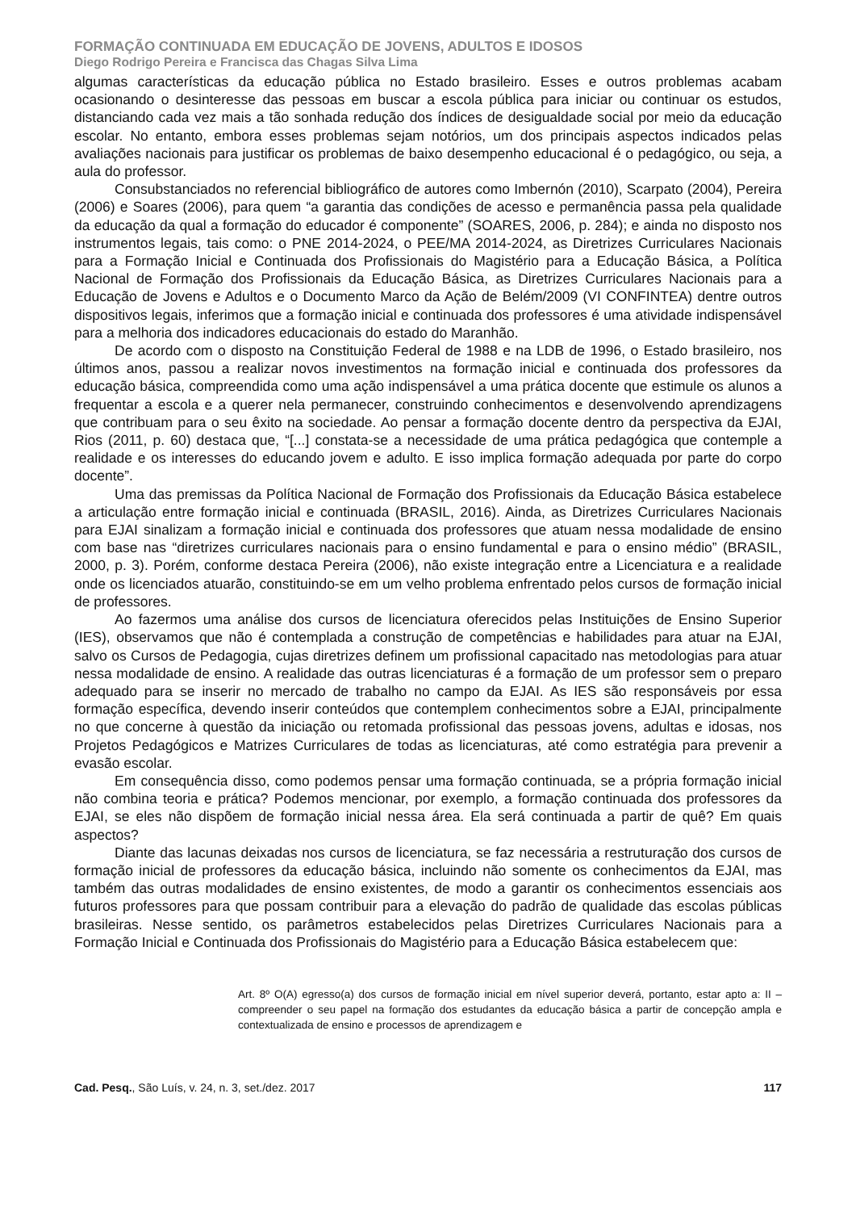FORMAÇÃO CONTINUADA EM EDUCAÇÃO DE JOVENS, ADULTOS E IDOSOS
Diego Rodrigo Pereira e Francisca das Chagas Silva Lima
algumas características da educação pública no Estado brasileiro. Esses e outros problemas acabam ocasionando o desinteresse das pessoas em buscar a escola pública para iniciar ou continuar os estudos, distanciando cada vez mais a tão sonhada redução dos índices de desigualdade social por meio da educação escolar. No entanto, embora esses problemas sejam notórios, um dos principais aspectos indicados pelas avaliações nacionais para justificar os problemas de baixo desempenho educacional é o pedagógico, ou seja, a aula do professor.
Consubstanciados no referencial bibliográfico de autores como Imbernón (2010), Scarpato (2004), Pereira (2006) e Soares (2006), para quem “a garantia das condições de acesso e permanência passa pela qualidade da educação da qual a formação do educador é componente” (SOARES, 2006, p. 284); e ainda no disposto nos instrumentos legais, tais como: o PNE 2014-2024, o PEE/MA 2014-2024, as Diretrizes Curriculares Nacionais para a Formação Inicial e Continuada dos Profissionais do Magistério para a Educação Básica, a Política Nacional de Formação dos Profissionais da Educação Básica, as Diretrizes Curriculares Nacionais para a Educação de Jovens e Adultos e o Documento Marco da Ação de Belém/2009 (VI CONFINTEA) dentre outros dispositivos legais, inferimos que a formação inicial e continuada dos professores é uma atividade indispensável para a melhoria dos indicadores educacionais do estado do Maranhão.
De acordo com o disposto na Constituição Federal de 1988 e na LDB de 1996, o Estado brasileiro, nos últimos anos, passou a realizar novos investimentos na formação inicial e continuada dos professores da educação básica, compreendida como uma ação indispensável a uma prática docente que estimule os alunos a frequentar a escola e a querer nela permanecer, construindo conhecimentos e desenvolvendo aprendizagens que contribuam para o seu êxito na sociedade. Ao pensar a formação docente dentro da perspectiva da EJAI, Rios (2011, p. 60) destaca que, “[...] constata-se a necessidade de uma prática pedagógica que contemple a realidade e os interesses do educando jovem e adulto. E isso implica formação adequada por parte do corpo docente”.
Uma das premissas da Política Nacional de Formação dos Profissionais da Educação Básica estabelece a articulação entre formação inicial e continuada (BRASIL, 2016). Ainda, as Diretrizes Curriculares Nacionais para EJAI sinalizam a formação inicial e continuada dos professores que atuam nessa modalidade de ensino com base nas “diretrizes curriculares nacionais para o ensino fundamental e para o ensino médio” (BRASIL, 2000, p. 3). Porém, conforme destaca Pereira (2006), não existe integração entre a Licenciatura e a realidade onde os licenciados atuarão, constituindo-se em um velho problema enfrentado pelos cursos de formação inicial de professores.
Ao fazermos uma análise dos cursos de licenciatura oferecidos pelas Instituições de Ensino Superior (IES), observamos que não é contemplada a construção de competências e habilidades para atuar na EJAI, salvo os Cursos de Pedagogia, cujas diretrizes definem um profissional capacitado nas metodologias para atuar nessa modalidade de ensino. A realidade das outras licenciaturas é a formação de um professor sem o preparo adequado para se inserir no mercado de trabalho no campo da EJAI. As IES são responsáveis por essa formação específica, devendo inserir conteúdos que contemplem conhecimentos sobre a EJAI, principalmente no que concerne à questão da iniciação ou retomada profissional das pessoas jovens, adultas e idosas, nos Projetos Pedagógicos e Matrizes Curriculares de todas as licenciaturas, até como estratégia para prevenir a evasão escolar.
Em consequência disso, como podemos pensar uma formação continuada, se a própria formação inicial não combina teoria e prática? Podemos mencionar, por exemplo, a formação continuada dos professores da EJAI, se eles não dispõem de formação inicial nessa área. Ela será continuada a partir de quê? Em quais aspectos?
Diante das lacunas deixadas nos cursos de licenciatura, se faz necessária a restruturação dos cursos de formação inicial de professores da educação básica, incluindo não somente os conhecimentos da EJAI, mas também das outras modalidades de ensino existentes, de modo a garantir os conhecimentos essenciais aos futuros professores para que possam contribuir para a elevação do padrão de qualidade das escolas públicas brasileiras. Nesse sentido, os parâmetros estabelecidos pelas Diretrizes Curriculares Nacionais para a Formação Inicial e Continuada dos Profissionais do Magistério para a Educação Básica estabelecem que:
Art. 8º O(A) egresso(a) dos cursos de formação inicial em nível superior deverá, portanto, estar apto a: II – compreender o seu papel na formação dos estudantes da educação básica a partir de concepção ampla e contextualizada de ensino e processos de aprendizagem e
Cad. Pesq., São Luís, v. 24, n. 3, set./dez. 2017 117